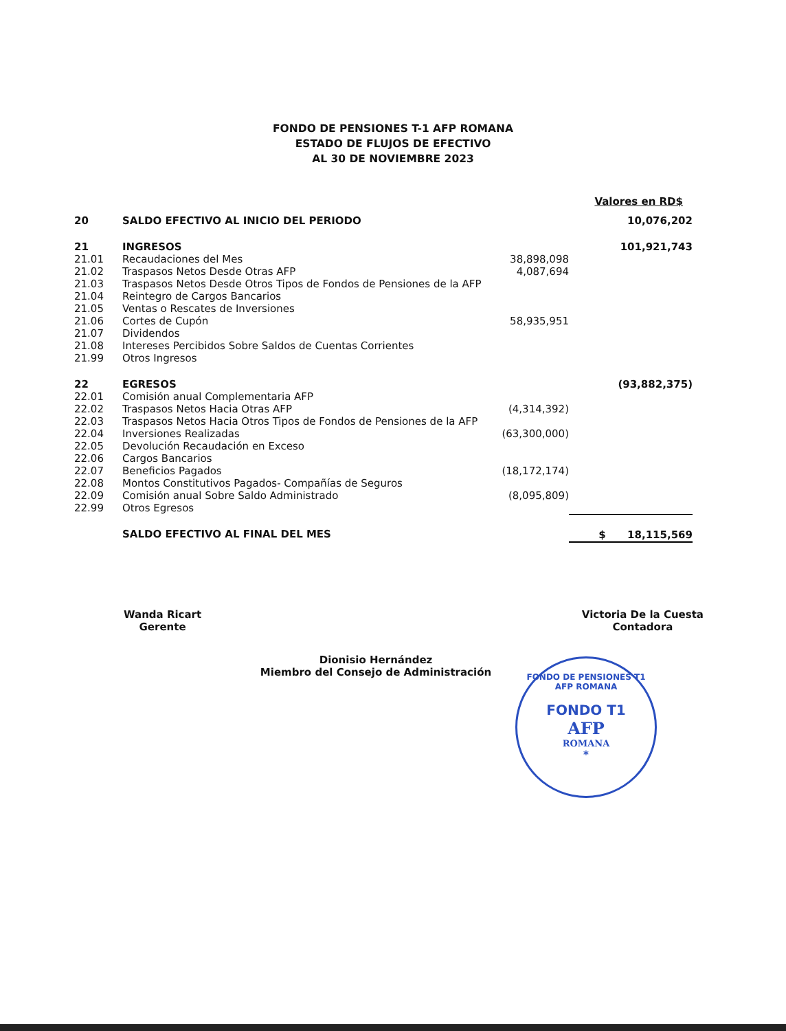FONDO DE PENSIONES T-1 AFP ROMANA
ESTADO DE FLUJOS DE EFECTIVO
AL 30 DE NOVIEMBRE 2023
Valores en RD$
| 20 | SALDO EFECTIVO AL INICIO DEL PERIODO | | 10,076,202 |
| 21 | INGRESOS | | 101,921,743 |
| 21.01 | Recaudaciones del Mes | 38,898,098 | |
| 21.02 | Traspasos Netos Desde Otras AFP | 4,087,694 | |
| 21.03 | Traspasos Netos Desde Otros Tipos de Fondos de Pensiones de la AFP | | |
| 21.04 | Reintegro de Cargos Bancarios | | |
| 21.05 | Ventas o Rescates de Inversiones | | |
| 21.06 | Cortes de Cupón | 58,935,951 | |
| 21.07 | Dividendos | | |
| 21.08 | Intereses Percibidos Sobre Saldos de Cuentas Corrientes | | |
| 21.99 | Otros Ingresos | | |
| 22 | EGRESOS | | (93,882,375) |
| 22.01 | Comisión anual Complementaria AFP | | |
| 22.02 | Traspasos Netos Hacia Otras AFP | (4,314,392) | |
| 22.03 | Traspasos Netos Hacia Otros Tipos de Fondos de Pensiones de la AFP | | |
| 22.04 | Inversiones Realizadas | (63,300,000) | |
| 22.05 | Devolución Recaudación en Exceso | | |
| 22.06 | Cargos Bancarios | | |
| 22.07 | Beneficios Pagados | (18,172,174) | |
| 22.08 | Montos Constitutivos Pagados- Compañías de Seguros | | |
| 22.09 | Comisión anual Sobre Saldo Administrado | (8,095,809) | |
| 22.99 | Otros Egresos | | |
| | SALDO EFECTIVO AL FINAL DEL MES | | $ 18,115,569 |
Wanda Ricart
Gerente
Victoria De la Cuesta
Contadora
Dionisio Hernández
Miembro del Consejo de Administración
FONDO DE PENSIONES T1 AFP ROMANA
FONDO T1
AFP
ROMANA
*